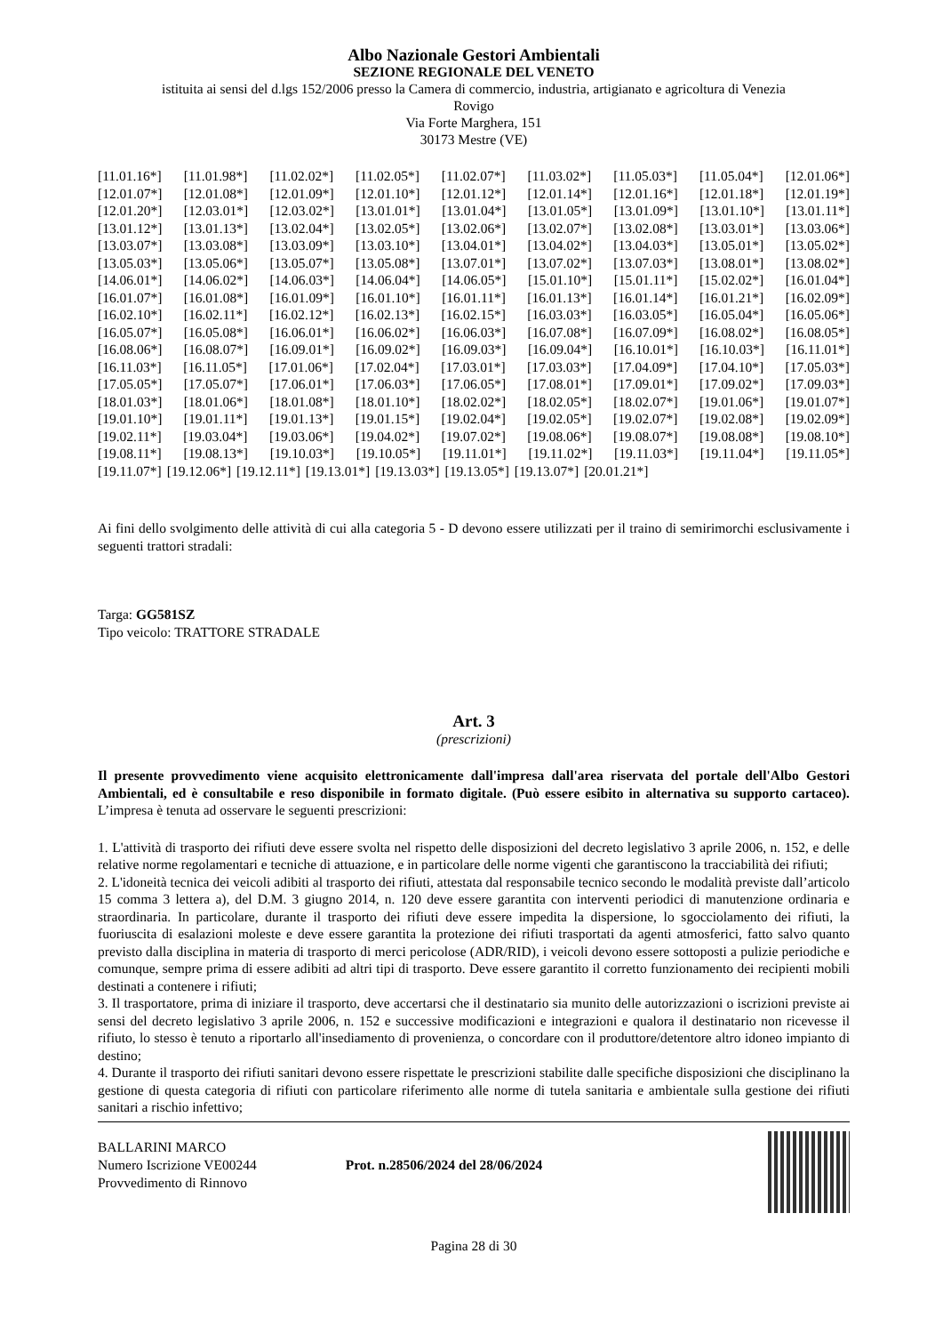Albo Nazionale Gestori Ambientali
SEZIONE REGIONALE DEL VENETO
istituita ai sensi del d.lgs 152/2006 presso la Camera di commercio, industria, artigianato e agricoltura di Venezia
Rovigo
Via Forte Marghera, 151
30173 Mestre (VE)
[11.01.16*] [11.01.98*] [11.02.02*] [11.02.05*] [11.02.07*] [11.03.02*] [11.05.03*] [11.05.04*] [12.01.06*]
[12.01.07*] [12.01.08*] [12.01.09*] [12.01.10*] [12.01.12*] [12.01.14*] [12.01.16*] [12.01.18*] [12.01.19*]
[12.01.20*] [12.03.01*] [12.03.02*] [13.01.01*] [13.01.04*] [13.01.05*] [13.01.09*] [13.01.10*] [13.01.11*]
[13.01.12*] [13.01.13*] [13.02.04*] [13.02.05*] [13.02.06*] [13.02.07*] [13.02.08*] [13.03.01*] [13.03.06*]
[13.03.07*] [13.03.08*] [13.03.09*] [13.03.10*] [13.04.01*] [13.04.02*] [13.04.03*] [13.05.01*] [13.05.02*]
[13.05.03*] [13.05.06*] [13.05.07*] [13.05.08*] [13.07.01*] [13.07.02*] [13.07.03*] [13.08.01*] [13.08.02*]
[14.06.01*] [14.06.02*] [14.06.03*] [14.06.04*] [14.06.05*] [15.01.10*] [15.01.11*] [15.02.02*] [16.01.04*]
[16.01.07*] [16.01.08*] [16.01.09*] [16.01.10*] [16.01.11*] [16.01.13*] [16.01.14*] [16.01.21*] [16.02.09*]
[16.02.10*] [16.02.11*] [16.02.12*] [16.02.13*] [16.02.15*] [16.03.03*] [16.03.05*] [16.05.04*] [16.05.06*]
[16.05.07*] [16.05.08*] [16.06.01*] [16.06.02*] [16.06.03*] [16.07.08*] [16.07.09*] [16.08.02*] [16.08.05*]
[16.08.06*] [16.08.07*] [16.09.01*] [16.09.02*] [16.09.03*] [16.09.04*] [16.10.01*] [16.10.03*] [16.11.01*]
[16.11.03*] [16.11.05*] [17.01.06*] [17.02.04*] [17.03.01*] [17.03.03*] [17.04.09*] [17.04.10*] [17.05.03*]
[17.05.05*] [17.05.07*] [17.06.01*] [17.06.03*] [17.06.05*] [17.08.01*] [17.09.01*] [17.09.02*] [17.09.03*]
[18.01.03*] [18.01.06*] [18.01.08*] [18.01.10*] [18.02.02*] [18.02.05*] [18.02.07*] [19.01.06*] [19.01.07*]
[19.01.10*] [19.01.11*] [19.01.13*] [19.01.15*] [19.02.04*] [19.02.05*] [19.02.07*] [19.02.08*] [19.02.09*]
[19.02.11*] [19.03.04*] [19.03.06*] [19.04.02*] [19.07.02*] [19.08.06*] [19.08.07*] [19.08.08*] [19.08.10*]
[19.08.11*] [19.08.13*] [19.10.03*] [19.10.05*] [19.11.01*] [19.11.02*] [19.11.03*] [19.11.04*] [19.11.05*]
[19.11.07*] [19.12.06*] [19.12.11*] [19.13.01*] [19.13.03*] [19.13.05*] [19.13.07*] [20.01.21*]
Ai fini dello svolgimento delle attività di cui alla categoria 5 - D devono essere utilizzati per il traino di semirimorchi esclusivamente i seguenti trattori stradali:
Targa: GG581SZ
Tipo veicolo: TRATTORE STRADALE
Art. 3
(prescrizioni)
Il presente provvedimento viene acquisito elettronicamente dall'impresa dall'area riservata del portale dell'Albo Gestori Ambientali, ed è consultabile e reso disponibile in formato digitale. (Può essere esibito in alternativa su supporto cartaceo). L’impresa è tenuta ad osservare le seguenti prescrizioni:
1. L'attività di trasporto dei rifiuti deve essere svolta nel rispetto delle disposizioni del decreto legislativo 3 aprile 2006, n. 152, e delle relative norme regolamentari e tecniche di attuazione, e in particolare delle norme vigenti che garantiscono la tracciabilità dei rifiuti;
2. L'idoneità tecnica dei veicoli adibiti al trasporto dei rifiuti, attestata dal responsabile tecnico secondo le modalità previste dall’articolo 15 comma 3 lettera a), del D.M. 3 giugno 2014, n. 120 deve essere garantita con interventi periodici di manutenzione ordinaria e straordinaria. In particolare, durante il trasporto dei rifiuti deve essere impedita la dispersione, lo sgocciolamento dei rifiuti, la fuoriuscita di esalazioni moleste e deve essere garantita la protezione dei rifiuti trasportati da agenti atmosferici, fatto salvo quanto previsto dalla disciplina in materia di trasporto di merci pericolose (ADR/RID), i veicoli devono essere sottoposti a pulizie periodiche e comunque, sempre prima di essere adibiti ad altri tipi di trasporto. Deve essere garantito il corretto funzionamento dei recipienti mobili destinati a contenere i rifiuti;
3. Il trasportatore, prima di iniziare il trasporto, deve accertarsi che il destinatario sia munito delle autorizzazioni o iscrizioni previste ai sensi del decreto legislativo 3 aprile 2006, n. 152 e successive modificazioni e integrazioni e qualora il destinatario non ricevesse il rifiuto, lo stesso è tenuto a riportarlo all'insediamento di provenienza, o concordare con il produttore/detentore altro idoneo impianto di destino;
4. Durante il trasporto dei rifiuti sanitari devono essere rispettate le prescrizioni stabilite dalle specifiche disposizioni che disciplinano la gestione di questa categoria di rifiuti con particolare riferimento alle norme di tutela sanitaria e ambientale sulla gestione dei rifiuti sanitari a rischio infettivo;
BALLARINI MARCO
Numero Iscrizione VE00244
Provvedimento di Rinnovo
Prot. n.28506/2024 del 28/06/2024
Pagina 28 di 30